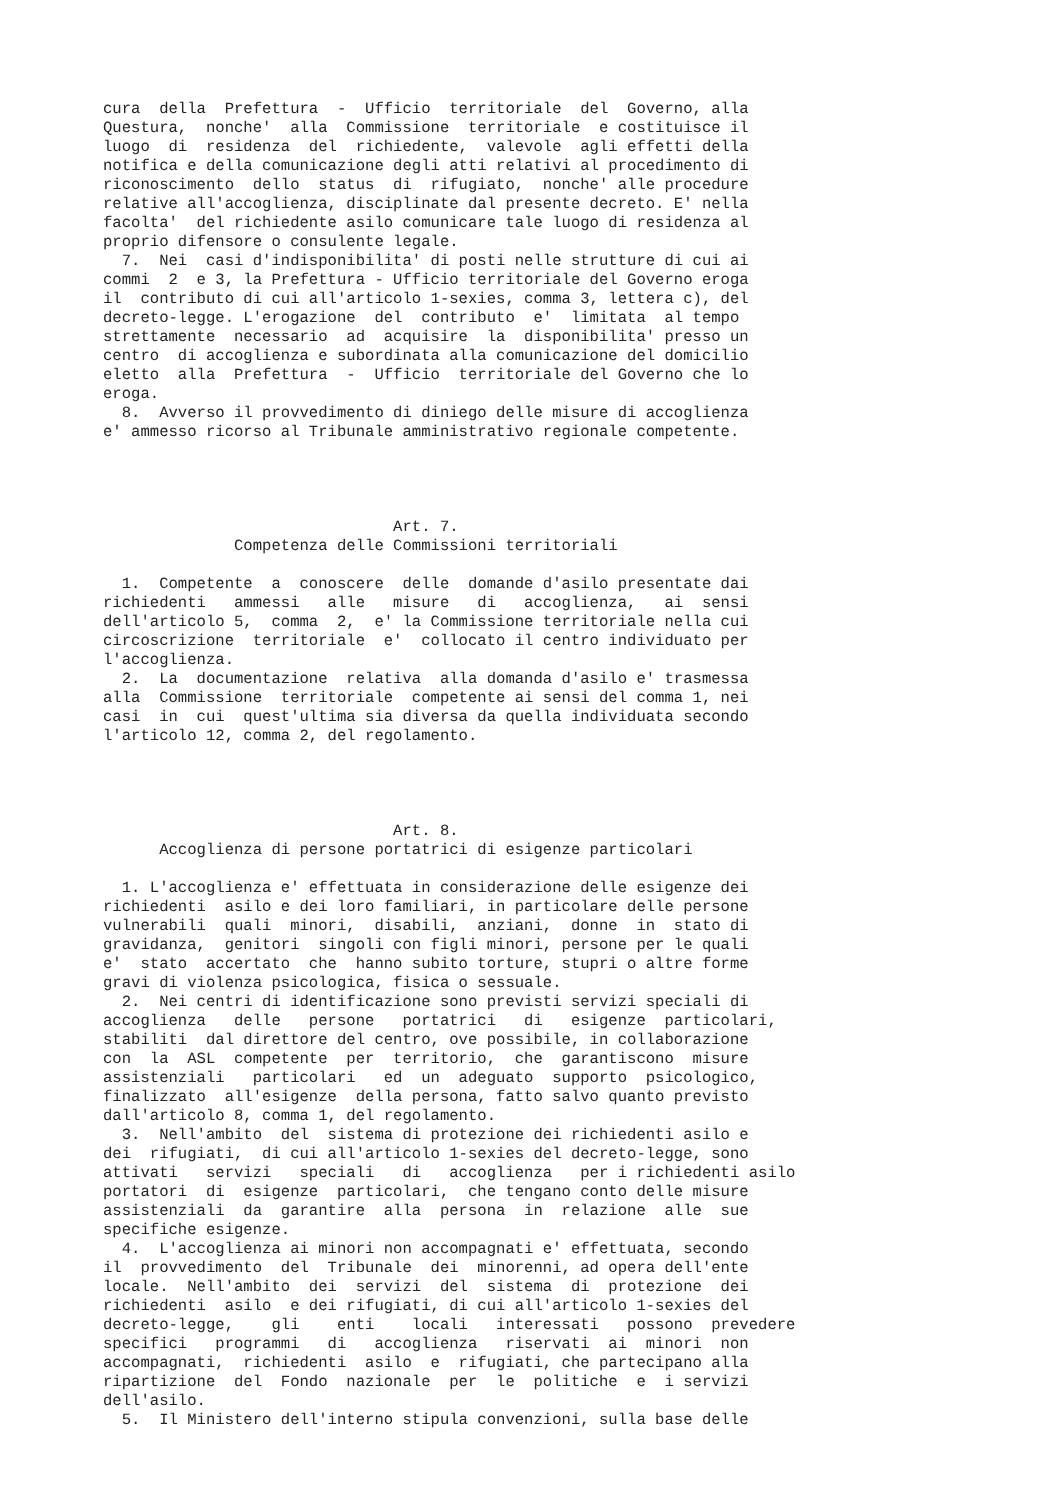cura  della  Prefettura  -  Ufficio  territoriale  del  Governo, alla
Questura,  nonche'  alla  Commissione  territoriale  e costituisce il
luogo  di  residenza  del  richiedente,  valevole  agli effetti della
notifica e della comunicazione degli atti relativi al procedimento di
riconoscimento  dello  status  di  rifugiato,  nonche' alle procedure
relative all'accoglienza, disciplinate dal presente decreto. E' nella
facolta'  del richiedente asilo comunicare tale luogo di residenza al
proprio difensore o consulente legale.
  7.  Nei  casi d'indisponibilita' di posti nelle strutture di cui ai
commi  2  e 3, la Prefettura - Ufficio territoriale del Governo eroga
il  contributo di cui all'articolo 1-sexies, comma 3, lettera c), del
decreto-legge. L'erogazione  del  contributo  e'  limitata  al tempo
strettamente  necessario  ad  acquisire  la  disponibilita' presso un
centro  di accoglienza e subordinata alla comunicazione del domicilio
eletto  alla  Prefettura  -  Ufficio  territoriale del Governo che lo
eroga.
  8.  Avverso il provvedimento di diniego delle misure di accoglienza
e' ammesso ricorso al Tribunale amministrativo regionale competente.




                               Art. 7.
              Competenza delle Commissioni territoriali

  1.  Competente  a  conoscere  delle  domande d'asilo presentate dai
richiedenti   ammessi   alle   misure   di   accoglienza,   ai  sensi
dell'articolo 5,  comma  2,  e' la Commissione territoriale nella cui
circoscrizione  territoriale  e'  collocato il centro individuato per
l'accoglienza.
  2.  La  documentazione  relativa  alla domanda d'asilo e' trasmessa
alla  Commissione  territoriale  competente ai sensi del comma 1, nei
casi  in  cui  quest'ultima sia diversa da quella individuata secondo
l'articolo 12, comma 2, del regolamento.




                               Art. 8.
      Accoglienza di persone portatrici di esigenze particolari

  1. L'accoglienza e' effettuata in considerazione delle esigenze dei
richiedenti  asilo e dei loro familiari, in particolare delle persone
vulnerabili  quali  minori,  disabili,  anziani,  donne  in  stato di
gravidanza,  genitori  singoli con figli minori, persone per le quali
e'  stato  accertato  che  hanno subito torture, stupri o altre forme
gravi di violenza psicologica, fisica o sessuale.
  2.  Nei centri di identificazione sono previsti servizi speciali di
accoglienza   delle   persone   portatrici   di   esigenze  particolari,
stabiliti  dal direttore del centro, ove possibile, in collaborazione
con  la  ASL  competente  per  territorio,  che  garantiscono  misure
assistenziali   particolari   ed  un  adeguato  supporto  psicologico,
finalizzato  all'esigenze  della persona, fatto salvo quanto previsto
dall'articolo 8, comma 1, del regolamento.
  3.  Nell'ambito  del  sistema di protezione dei richiedenti asilo e
dei  rifugiati,  di cui all'articolo 1-sexies del decreto-legge, sono
attivati   servizi   speciali   di   accoglienza   per i richiedenti asilo
portatori  di  esigenze  particolari,  che tengano conto delle misure
assistenziali  da  garantire  alla  persona  in  relazione  alle  sue
specifiche esigenze.
  4.  L'accoglienza ai minori non accompagnati e' effettuata, secondo
il  provvedimento  del  Tribunale  dei  minorenni, ad opera dell'ente
locale.  Nell'ambito  dei  servizi  del  sistema  di  protezione  dei
richiedenti  asilo  e dei rifugiati, di cui all'articolo 1-sexies del
decreto-legge,    gli    enti    locali   interessati   possono  prevedere
specifici   programmi   di   accoglienza   riservati  ai  minori  non
accompagnati,  richiedenti  asilo  e  rifugiati, che partecipano alla
ripartizione  del  Fondo  nazionale  per  le  politiche  e  i servizi
dell'asilo.
  5.  Il Ministero dell'interno stipula convenzioni, sulla base delle